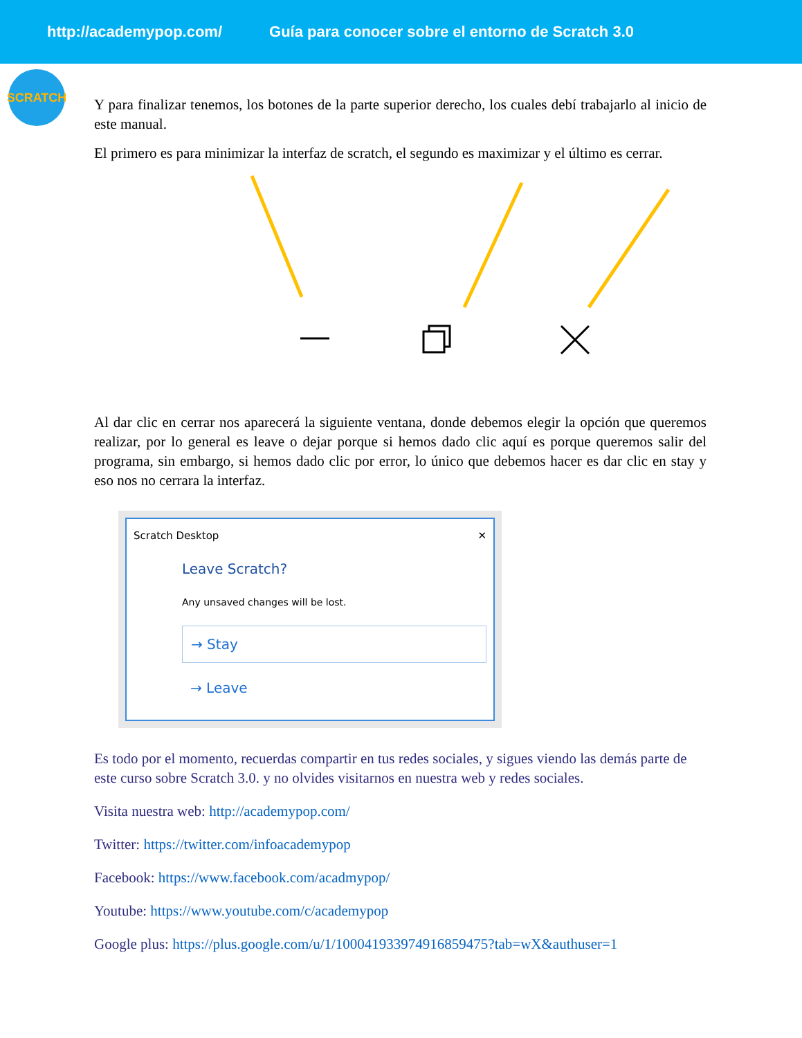http://academypop.com/ Guía para conocer sobre el entorno de Scratch 3.0
SCRATCH
Y para finalizar tenemos, los botones de la parte superior derecho, los cuales debí trabajarlo al inicio de este manual.
El primero es para minimizar la interfaz de scratch, el segundo es maximizar y el último es cerrar.
Al dar clic en cerrar nos aparecerá la siguiente ventana, donde debemos elegir la opción que queremos realizar, por lo general es leave o dejar porque si hemos dado clic aquí es porque queremos salir del programa, sin embargo, si hemos dado clic por error, lo único que debemos hacer es dar clic en stay y eso nos no cerrara la interfaz.
Scratch Desktop ✕
Leave Scratch?
Any unsaved changes will be lost.
→ Stay
→ Leave
Es todo por el momento, recuerdas compartir en tus redes sociales, y sigues viendo las demás parte de este curso sobre Scratch 3.0. y no olvides visitarnos en nuestra web y redes sociales.
Visita nuestra web: http://academypop.com/
Twitter: https://twitter.com/infoacademypop
Facebook: https://www.facebook.com/acadmypop/
Youtube: https://www.youtube.com/c/academypop
Google plus: https://plus.google.com/u/1/100041933974916859475?tab=wX&authuser=1